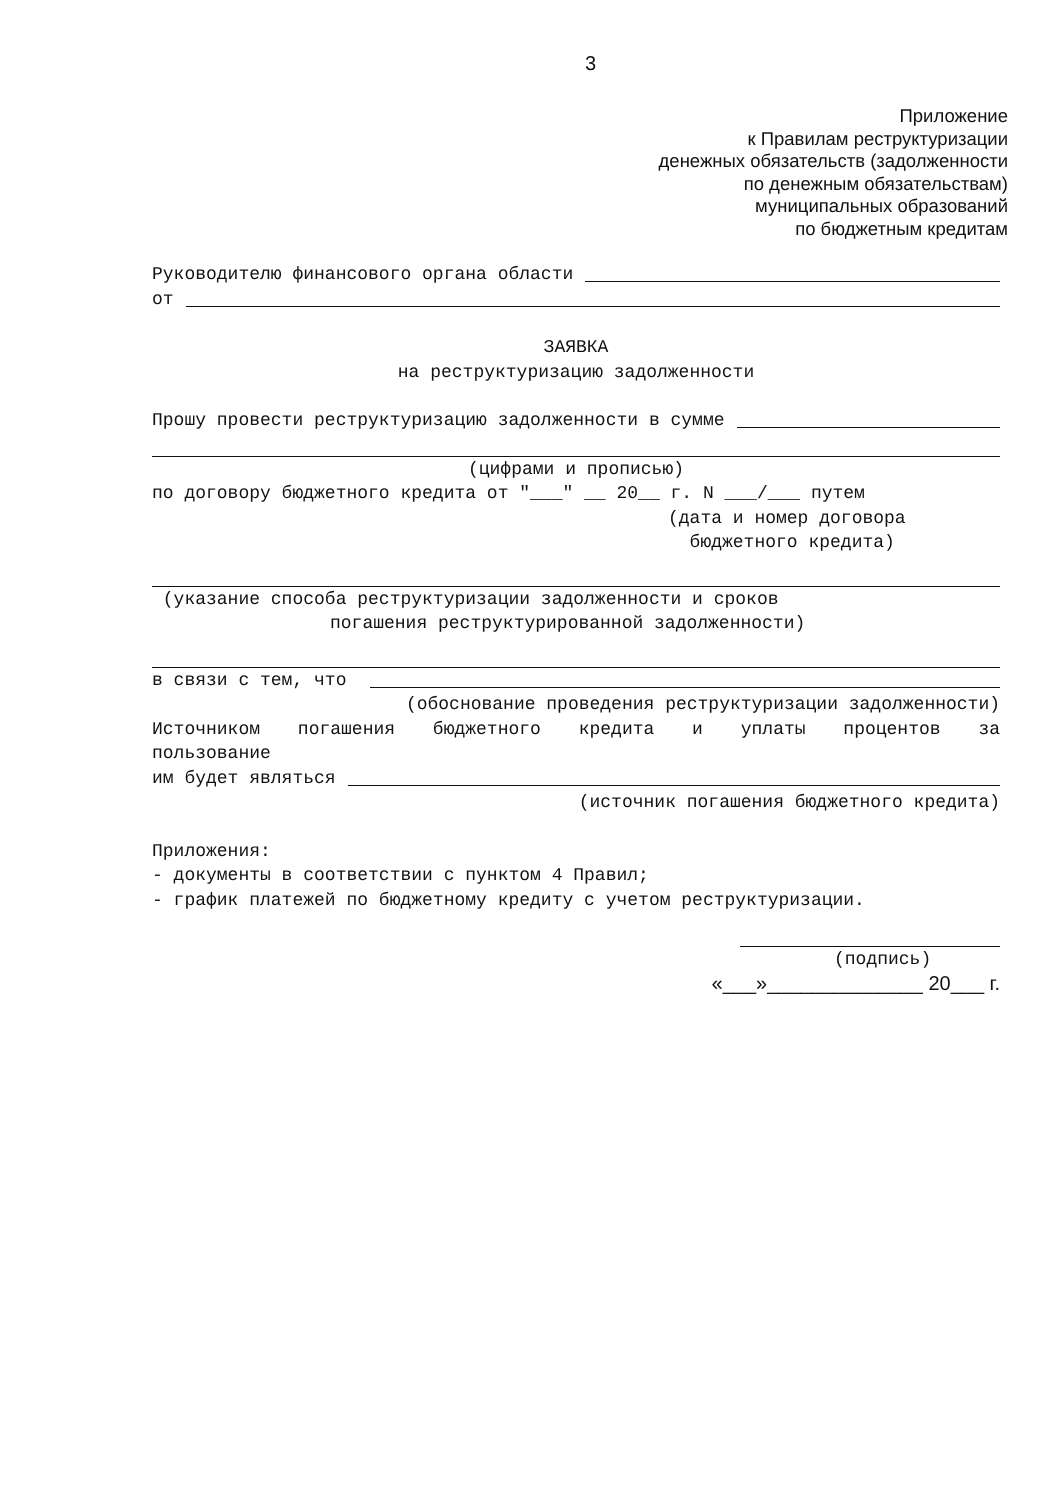3
Приложение
к Правилам реструктуризации
денежных обязательств (задолженности
по денежным обязательствам)
муниципальных образований
по бюджетным кредитам
Руководителю финансового органа области
от
ЗАЯВКА
на реструктуризацию задолженности
Прошу провести реструктуризацию задолженности в сумме
(цифрами и прописью)
по договору бюджетного кредита от "___" __ 20__ г. N ___/___ путем
(дата и номер договора
бюджетного кредита)
(указание способа реструктуризации задолженности и сроков
погашения реструктурированной задолженности)
в связи с тем, что
(обоснование проведения реструктуризации задолженности)
Источником погашения бюджетного кредита и уплаты процентов за
пользование
им будет являться
(источник погашения бюджетного кредита)
Приложения:
- документы в соответствии с пунктом 4 Правил;
- график платежей по бюджетному кредиту с учетом реструктуризации.
(подпись)
«___»______________ 20___ г.